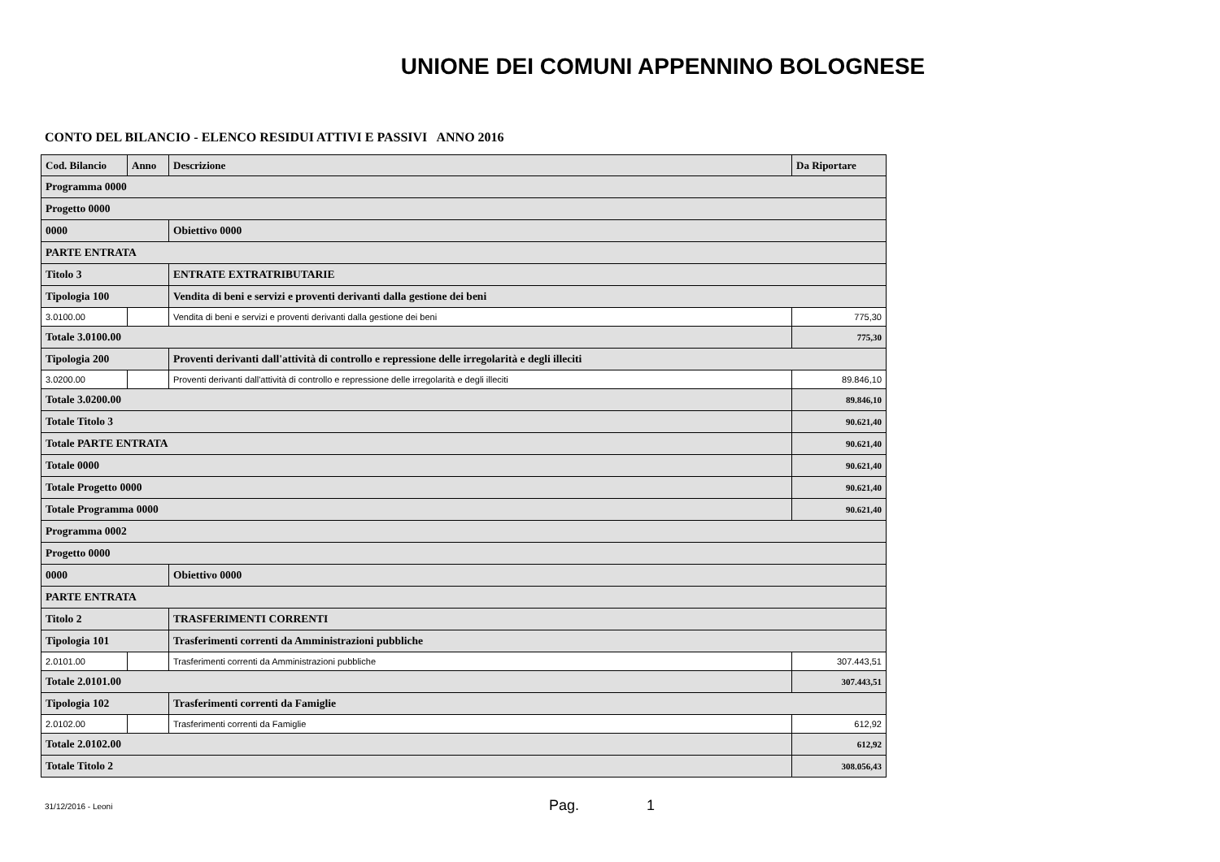UNIONE DEI COMUNI APPENNINO BOLOGNESE
CONTO DEL BILANCIO - ELENCO RESIDUI ATTIVI E PASSIVI ANNO 2016
| Cod. Bilancio | Anno | Descrizione | Da Riportare |
| --- | --- | --- | --- |
| Programma 0000 | | | |
| Progetto 0000 | | | |
| 0000 | | Obiettivo 0000 | |
| PARTE ENTRATA | | | |
| Titolo 3 | | ENTRATE EXTRATRIBUTARIE | |
| Tipologia 100 | | Vendita di beni e servizi e proventi derivanti dalla gestione dei beni | |
| 3.0100.00 | | Vendita di beni e servizi e proventi derivanti dalla gestione dei beni | 775,30 |
| Totale 3.0100.00 | | | 775,30 |
| Tipologia 200 | | Proventi derivanti dall'attività di controllo e repressione delle irregolarità e degli illeciti | |
| 3.0200.00 | | Proventi derivanti dall'attività di controllo e repressione delle irregolarità e degli illeciti | 89.846,10 |
| Totale 3.0200.00 | | | 89.846,10 |
| Totale Titolo 3 | | | 90.621,40 |
| Totale PARTE ENTRATA | | | 90.621,40 |
| Totale 0000 | | | 90.621,40 |
| Totale Progetto 0000 | | | 90.621,40 |
| Totale Programma 0000 | | | 90.621,40 |
| Programma 0002 | | | |
| Progetto 0000 | | | |
| 0000 | | Obiettivo 0000 | |
| PARTE ENTRATA | | | |
| Titolo 2 | | TRASFERIMENTI CORRENTI | |
| Tipologia 101 | | Trasferimenti correnti da Amministrazioni pubbliche | |
| 2.0101.00 | | Trasferimenti correnti da Amministrazioni pubbliche | 307.443,51 |
| Totale 2.0101.00 | | | 307.443,51 |
| Tipologia 102 | | Trasferimenti correnti da Famiglie | |
| 2.0102.00 | | Trasferimenti correnti da Famiglie | 612,92 |
| Totale 2.0102.00 | | | 612,92 |
| Totale Titolo 2 | | | 308.056,43 |
31/12/2016 - Leoni Pag. 1